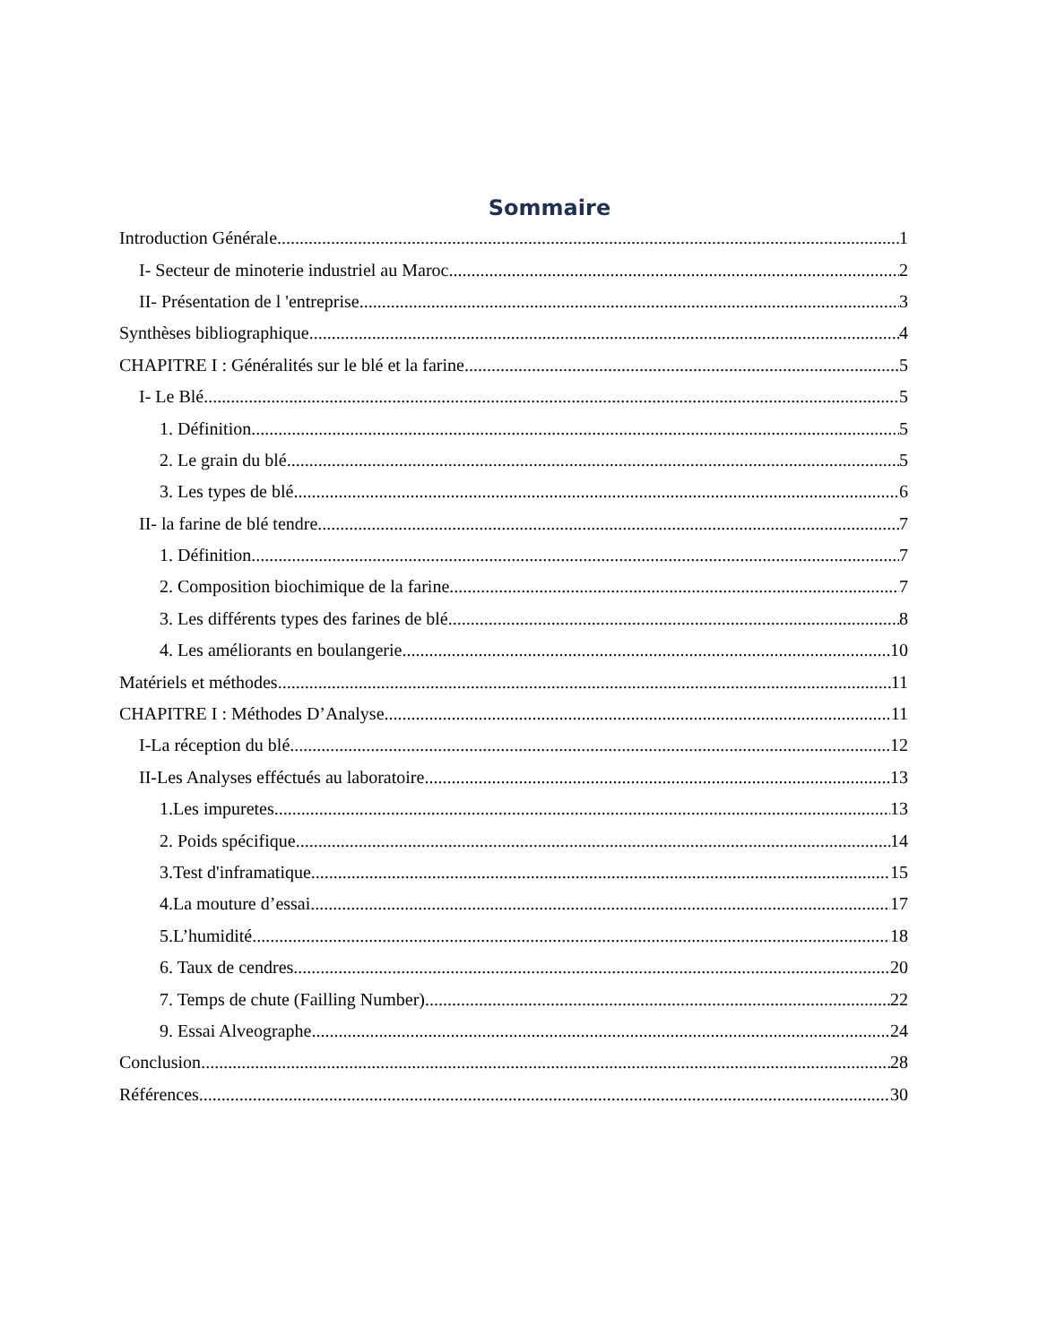Sommaire
Introduction Générale 1
I- Secteur de minoterie industriel au Maroc 2
II- Présentation de l 'entreprise 3
Synthèses bibliographique 4
CHAPITRE I : Généralités sur le blé et la farine 5
I- Le Blé 5
1. Définition 5
2. Le grain du blé 5
3. Les types de blé 6
II- la farine de blé tendre 7
1. Définition 7
2. Composition biochimique de la farine 7
3. Les différents types des farines de blé 8
4. Les améliorants en boulangerie 10
Matériels et méthodes 11
CHAPITRE I : Méthodes D’Analyse 11
I-La réception du blé 12
II-Les Analyses efféctués au laboratoire 13
1.Les impuretes 13
2. Poids spécifique 14
3.Test d'inframatique 15
4.La mouture d’essai 17
5.L’humidité 18
6. Taux de cendres 20
7. Temps de chute (Failling Number) 22
9. Essai Alveographe 24
Conclusion 28
Références 30